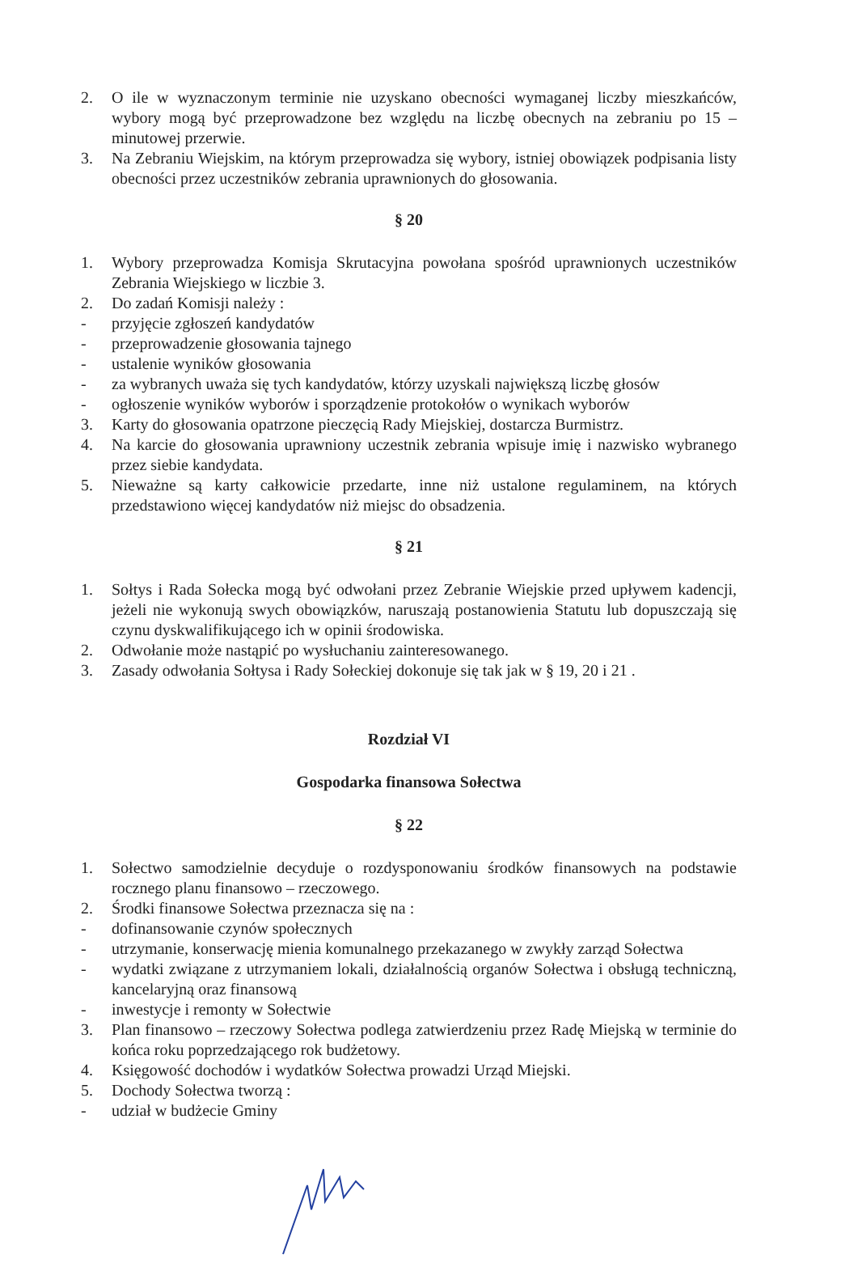2. O ile w wyznaczonym terminie nie uzyskano obecności wymaganej liczby mieszkańców, wybory mogą być przeprowadzone bez względu na liczbę obecnych na zebraniu po 15 – minutowej przerwie.
3. Na Zebraniu Wiejskim, na którym przeprowadza się wybory, istniej obowiązek podpisania listy obecności przez uczestników zebrania uprawnionych do głosowania.
§ 20
1. Wybory przeprowadza Komisja Skrutacyjna powołana spośród uprawnionych uczestników Zebrania Wiejskiego w liczbie 3.
2. Do zadań Komisji należy :
- przyjęcie zgłoszeń kandydatów
- przeprowadzenie głosowania tajnego
- ustalenie wyników głosowania
- za wybranych uważa się tych kandydatów, którzy uzyskali największą liczbę głosów
- ogłoszenie wyników wyborów i sporządzenie protokołów o wynikach wyborów
3. Karty do głosowania opatrzone pieczęcią Rady Miejskiej, dostarcza Burmistrz.
4. Na karcie do głosowania uprawniony uczestnik zebrania wpisuje imię i nazwisko wybranego przez siebie kandydata.
5. Nieważne są karty całkowicie przedarte, inne niż ustalone regulaminem, na których przedstawiono więcej kandydatów niż miejsc do obsadzenia.
§ 21
1. Sołtys i Rada Sołecka mogą być odwołani przez Zebranie Wiejskie przed upływem kadencji, jeżeli nie wykonują swych obowiązków, naruszają postanowienia Statutu lub dopuszczają się czynu dyskwalifikującego ich w opinii środowiska.
2. Odwołanie może nastąpić po wysłuchaniu zainteresowanego.
3. Zasady odwołania Sołtysa i Rady Sołeckiej dokonuje się tak jak w § 19, 20 i 21 .
Rozdział VI
Gospodarka finansowa Sołectwa
§ 22
1. Sołectwo samodzielnie decyduje o rozdysponowaniu środków finansowych na podstawie rocznego planu finansowo – rzeczowego.
2. Środki finansowe Sołectwa przeznacza się na :
- dofinansowanie czynów społecznych
- utrzymanie, konserwację mienia komunalnego przekazanego w zwykły zarząd Sołectwa
- wydatki związane z utrzymaniem lokali, działalnością organów Sołectwa i obsługą techniczną, kancelaryjną oraz finansową
- inwestycje i remonty w Sołectwie
3. Plan finansowo – rzeczowy Sołectwa podlega zatwierdzeniu przez Radę Miejską w terminie do końca roku poprzedzającego rok budżetowy.
4. Księgowość dochodów i wydatków Sołectwa prowadzi Urząd Miejski.
5. Dochody Sołectwa tworzą :
- udział w budżecie Gminy